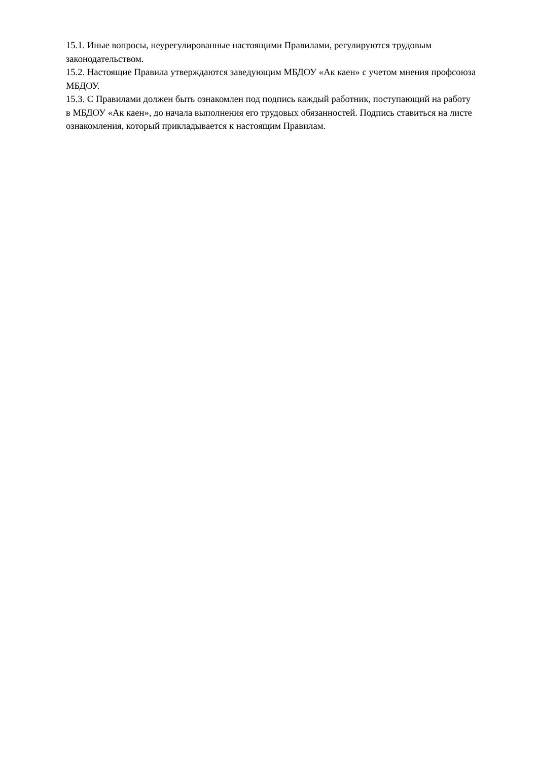15.1. Иные вопросы, неурегулированные настоящими Правилами, регулируются трудовым законодательством.
15.2. Настоящие Правила утверждаются заведующим МБДОУ «Ак каен» с учетом мнения профсоюза МБДОУ.
15.3. С Правилами должен быть ознакомлен под подпись каждый работник, поступающий на работу в МБДОУ «Ак каен», до начала выполнения его трудовых обязанностей. Подпись ставиться на листе ознакомления, который прикладывается к настоящим Правилам.